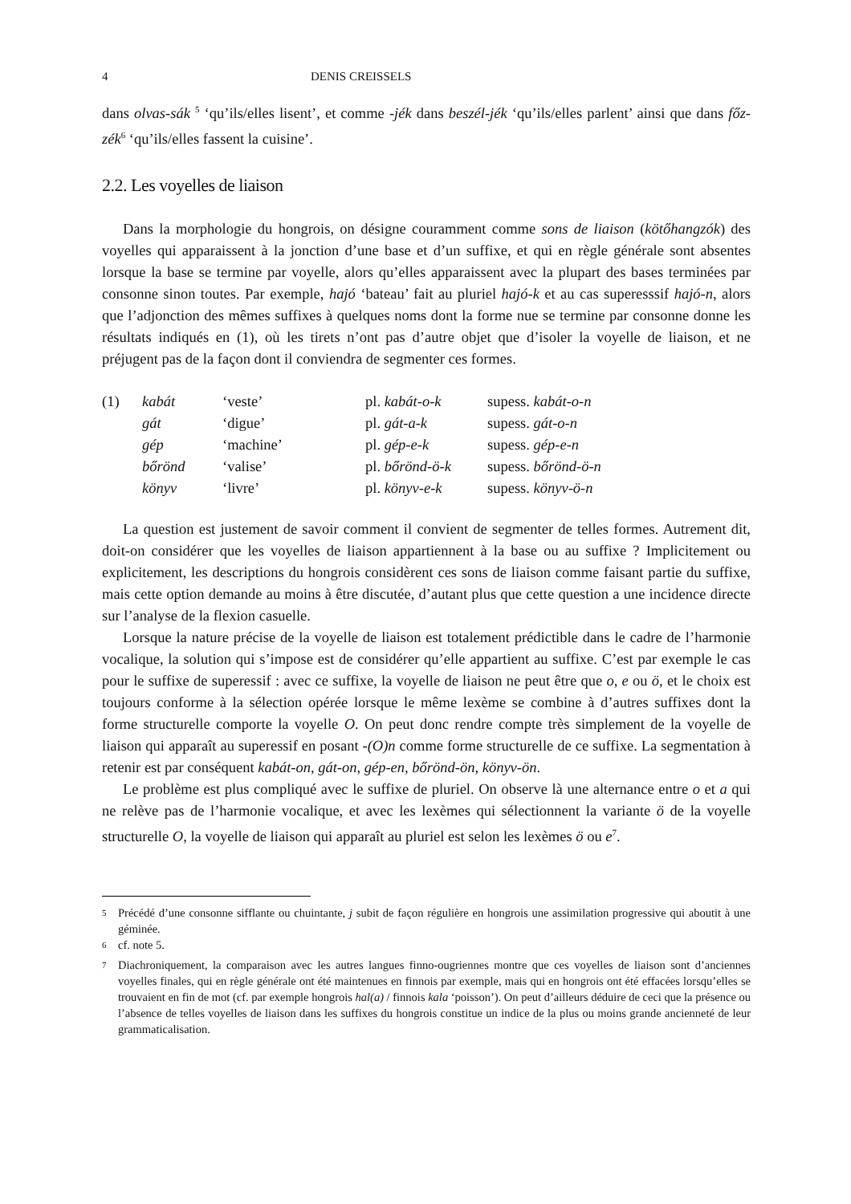4 DENIS CREISSELS
dans olvas-sák <sup>5</sup> ‘qu’ils/elles lisent’, et comme -jék dans beszél-jék ‘qu’ils/elles parlent’ ainsi que dans főz-zék<sup>6</sup> ‘qu’ils/elles fassent la cuisine’.
2.2. Les voyelles de liaison
Dans la morphologie du hongrois, on désigne couramment comme sons de liaison (kötőhangzók) des voyelles qui apparaissent à la jonction d’une base et d’un suffixe, et qui en règle générale sont absentes lorsque la base se termine par voyelle, alors qu’elles apparaissent avec la plupart des bases terminées par consonne sinon toutes. Par exemple, hajó ‘bateau’ fait au pluriel hajó-k et au cas superesssif hajó-n, alors que l’adjonction des mêmes suffixes à quelques noms dont la forme nue se termine par consonne donne les résultats indiqués en (1), où les tirets n’ont pas d’autre objet que d’isoler la voyelle de liaison, et ne préjugent pas de la façon dont il conviendra de segmenter ces formes.
| (1) | kabát | ‘veste’ | pl. kabát-o-k | supess. kabát-o-n |
| | gát | ‘digue’ | pl. gát-a-k | supess. gát-o-n |
| | gép | ‘machine’ | pl. gép-e-k | supess. gép-e-n |
| | bőrönd | ‘valise’ | pl. bőrönd-ö-k | supess. bőrönd-ö-n |
| | könyv | ‘livre’ | pl. könyv-e-k | supess. könyv-ö-n |
La question est justement de savoir comment il convient de segmenter de telles formes. Autrement dit, doit-on considérer que les voyelles de liaison appartiennent à la base ou au suffixe ? Implicitement ou explicitement, les descriptions du hongrois considèrent ces sons de liaison comme faisant partie du suffixe, mais cette option demande au moins à être discutée, d’autant plus que cette question a une incidence directe sur l’analyse de la flexion casuelle.
Lorsque la nature précise de la voyelle de liaison est totalement prédictible dans le cadre de l’harmonie vocalique, la solution qui s’impose est de considérer qu’elle appartient au suffixe. C’est par exemple le cas pour le suffixe de superessif : avec ce suffixe, la voyelle de liaison ne peut être que o, e ou ö, et le choix est toujours conforme à la sélection opérée lorsque le même lexème se combine à d’autres suffixes dont la forme structurelle comporte la voyelle O. On peut donc rendre compte très simplement de la voyelle de liaison qui apparaît au superessif en posant -(O)n comme forme structurelle de ce suffixe. La segmentation à retenir est par conséquent kabát-on, gát-on, gép-en, bőrönd-ön, könyv-ön.
Le problème est plus compliqué avec le suffixe de pluriel. On observe là une alternance entre o et a qui ne relève pas de l’harmonie vocalique, et avec les lexèmes qui sélectionnent la variante ö de la voyelle structurelle O, la voyelle de liaison qui apparaît au pluriel est selon les lexèmes ö ou e<sup>7</sup>.
<sup>5</sup> Précédé d’une consonne sifflante ou chuintante, j subit de façon régulière en hongrois une assimilation progressive qui aboutit à une géminée.
<sup>6</sup> cf. note 5.
<sup>7</sup> Diachroniquement, la comparaison avec les autres langues finno-ougriennes montre que ces voyelles de liaison sont d’anciennes voyelles finales, qui en règle générale ont été maintenues en finnois par exemple, mais qui en hongrois ont été effacées lorsqu’elles se trouvaient en fin de mot (cf. par exemple hongrois hal(a) / finnois kala ‘poisson’). On peut d’ailleurs déduire de ceci que la présence ou l’absence de telles voyelles de liaison dans les suffixes du hongrois constitue un indice de la plus ou moins grande ancienneté de leur grammaticalisation.